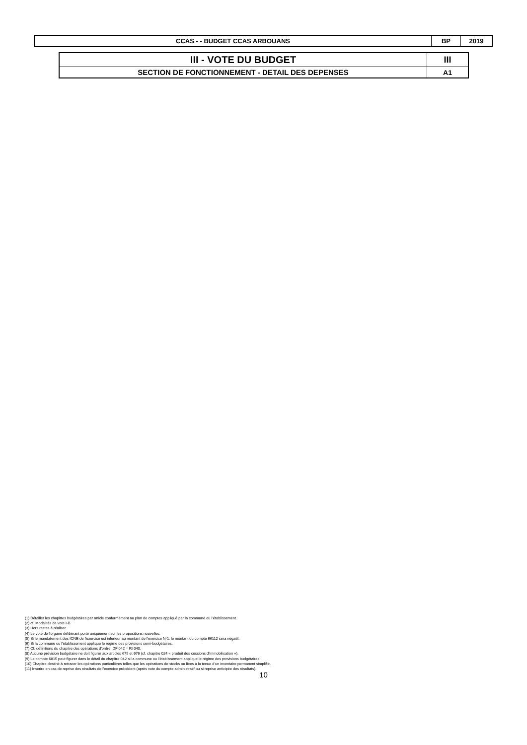| CCAS - - BUDGET CCAS ARBOUANS | BP | 2019 |
| III - VOTE DU BUDGET | III |
| SECTION DE FONCTIONNEMENT - DETAIL DES DEPENSES | A1 |
(1) Détailler les chapitres budgétaires par article conformément au plan de comptes appliqué par la commune ou l'établissement.
(2) cf. Modalités de vote I-B.
(3) Hors restes à réaliser.
(4) Le vote de l'organe délibérant porte uniquement sur les propositions nouvelles.
(5) Si le mandatement des ICNE de l'exercice est inférieur au montant de l'exercice N-1, le montant du compte 66112 sera négatif.
(6) Si la commune ou l'établissement applique le régime des provisions semi-budgétaires.
(7) Cf. définitions du chapitre des opérations d'ordre, DF 042 = RI 040.
(8) Aucune prévision budgétaire ne doit figurer aux articles 675 et 676 (cf. chapitre 024 « produit des cessions d'immobilisation »).
(9) Le compte 6815 peut figurer dans le détail du chapitre 042 si la commune ou l'établissement applique le régime des provisions budgétaires.
(10) Chapitre destiné à retracer les opérations particulières telles que les opérations de stocks ou liées à la tenue d'un inventaire permanent simplifié.
(11) Inscrire en cas de reprise des résultats de l'exercice précédent (après vote du compte administratif ou si reprise anticipée des résultats).
10